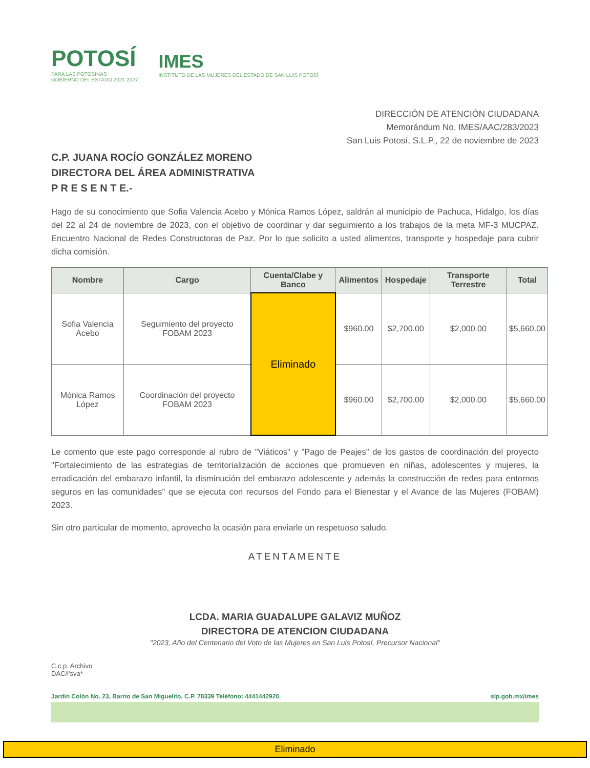POTOSÍ
PARA LAS POTOSINAS
GOBIERNO DEL ESTADO 2021-2027
IMES
INSTITUTO DE LAS MUJERES DEL ESTADO DE SAN LUIS POTOSÍ
DIRECCIÓN DE ATENCIÓN CIUDADANA
Memorándum No. IMES/AAC/283/2023
San Luis Potosí, S.L.P., 22 de noviembre de 2023
C.P. JUANA ROCÍO GONZÁLEZ MORENO
DIRECTORA DEL ÁREA ADMINISTRATIVA
P R E S E N T E.-
Hago de su conocimiento que Sofia Valencia Acebo y Mónica Ramos López, saldrán al municipio de Pachuca, Hidalgo, los días del 22 al 24 de noviembre de 2023, con el objetivo de coordinar y dar seguimiento a los trabajos de la meta MF-3 MUCPAZ. Encuentro Nacional de Redes Constructoras de Paz. Por lo que solicito a usted alimentos, transporte y hospedaje para cubrir dicha comisión.
| Nombre | Cargo | Cuenta/Clabe y Banco | Alimentos | Hospedaje | Transporte Terrestre | Total |
| --- | --- | --- | --- | --- | --- | --- |
| Sofia Valencia Acebo | Seguimiento del proyecto FOBAM 2023 | Eliminado | $960.00 | $2,700.00 | $2,000.00 | $5,660.00 |
| Mónica Ramos López | Coordinación del proyecto FOBAM 2023 | | $960.00 | $2,700.00 | $2,000.00 | $5,660.00 |
Le comento que este pago corresponde al rubro de "Viáticos" y "Pago de Peajes" de los gastos de coordinación del proyecto "Fortalecimiento de las estrategias de territorialización de acciones que promueven en niñas, adolescentes y mujeres, la erradicación del embarazo infantil, la disminución del embarazo adolescente y además la construcción de redes para entornos seguros en las comunidades" que se ejecuta con recursos del Fondo para el Bienestar y el Avance de las Mujeres (FOBAM) 2023.
Sin otro particular de momento, aprovecho la ocasión para enviarle un respetuoso saludo.
ATENTAMENTE
LCDA. MARIA GUADALUPE GALAVIZ MUÑOZ
DIRECTORA DE ATENCION CIUDADANA
"2023, Año del Centenario del Voto de las Mujeres en San Luis Potosí, Precursor Nacional"
C.c.p. Archivo
DAC/l'sva*
Jardín Colón No. 23, Barrio de San Miguelito, C.P. 78339 Teléfono: 4441442920. slp.gob.mx/imes
Eliminado